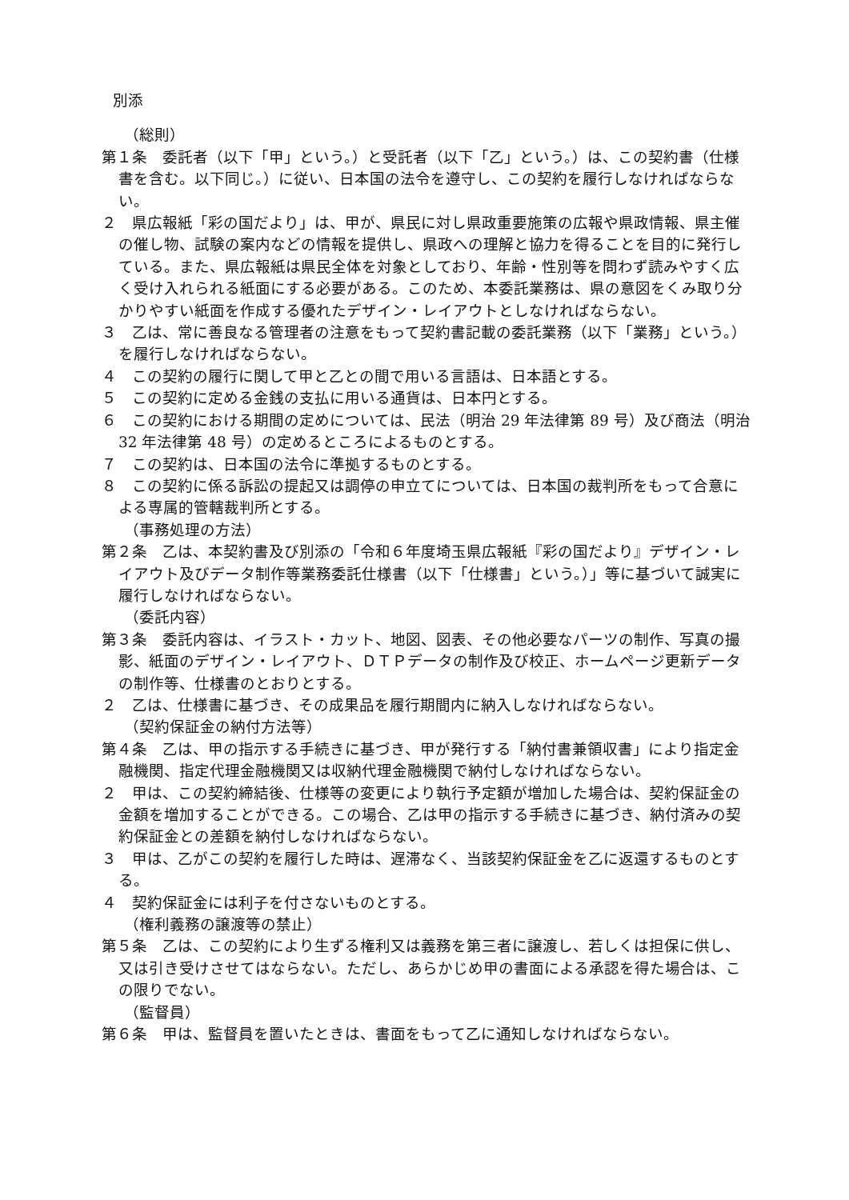別添
（総則）
第１条　委託者（以下「甲」という。）と受託者（以下「乙」という。）は、この契約書（仕様書を含む。以下同じ。）に従い、日本国の法令を遵守し、この契約を履行しなければならない。
２　県広報紙「彩の国だより」は、甲が、県民に対し県政重要施策の広報や県政情報、県主催の催し物、試験の案内などの情報を提供し、県政への理解と協力を得ることを目的に発行している。また、県広報紙は県民全体を対象としており、年齢・性別等を問わず読みやすく広く受け入れられる紙面にする必要がある。このため、本委託業務は、県の意図をくみ取り分かりやすい紙面を作成する優れたデザイン・レイアウトとしなければならない。
３　乙は、常に善良なる管理者の注意をもって契約書記載の委託業務（以下「業務」という。）を履行しなければならない。
４　この契約の履行に関して甲と乙との間で用いる言語は、日本語とする。
５　この契約に定める金銭の支払に用いる通貨は、日本円とする。
６　この契約における期間の定めについては、民法（明治 29 年法律第 89 号）及び商法（明治 32 年法律第 48 号）の定めるところによるものとする。
７　この契約は、日本国の法令に準拠するものとする。
８　この契約に係る訴訟の提起又は調停の申立てについては、日本国の裁判所をもって合意による専属的管轄裁判所とする。
（事務処理の方法）
第２条　乙は、本契約書及び別添の「令和６年度埼玉県広報紙『彩の国だより』デザイン・レイアウト及びデータ制作等業務委託仕様書（以下「仕様書」という。）」等に基づいて誠実に履行しなければならない。
（委託内容）
第３条　委託内容は、イラスト・カット、地図、図表、その他必要なパーツの制作、写真の撮影、紙面のデザイン・レイアウト、ＤＴＰデータの制作及び校正、ホームページ更新データの制作等、仕様書のとおりとする。
２　乙は、仕様書に基づき、その成果品を履行期間内に納入しなければならない。
（契約保証金の納付方法等）
第４条　乙は、甲の指示する手続きに基づき、甲が発行する「納付書兼領収書」により指定金融機関、指定代理金融機関又は収納代理金融機関で納付しなければならない。
２　甲は、この契約締結後、仕様等の変更により執行予定額が増加した場合は、契約保証金の金額を増加することができる。この場合、乙は甲の指示する手続きに基づき、納付済みの契約保証金との差額を納付しなければならない。
３　甲は、乙がこの契約を履行した時は、遅滞なく、当該契約保証金を乙に返還するものとする。
４　契約保証金には利子を付さないものとする。
（権利義務の譲渡等の禁止）
第５条　乙は、この契約により生ずる権利又は義務を第三者に譲渡し、若しくは担保に供し、又は引き受けさせてはならない。ただし、あらかじめ甲の書面による承認を得た場合は、この限りでない。
（監督員）
第６条　甲は、監督員を置いたときは、書面をもって乙に通知しなければならない。